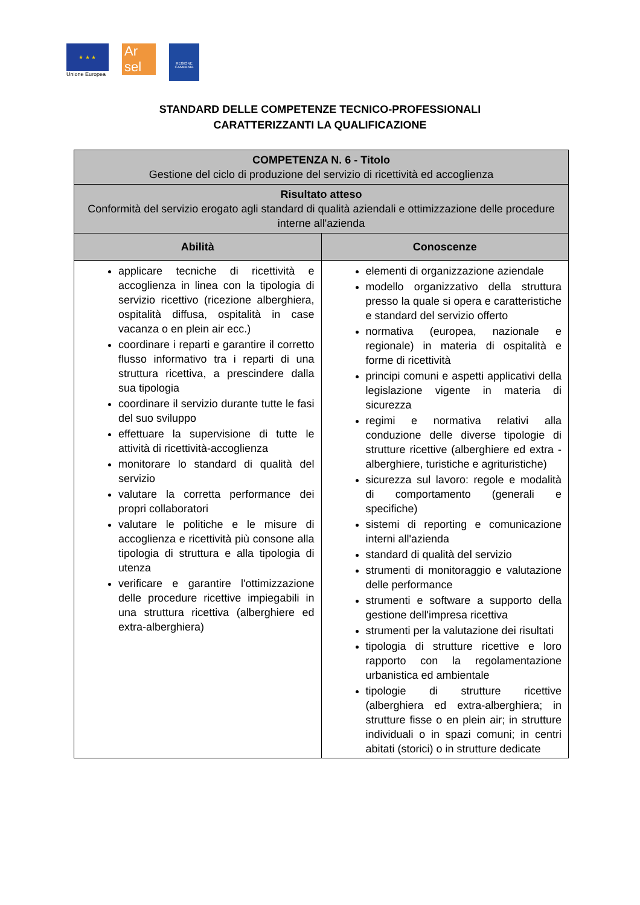★ ★ ★
Unione Europea
Ar sel
REGIONE CAMPANIA
STANDARD DELLE COMPETENZE TECNICO-PROFESSIONALI
CARATTERIZZANTI LA QUALIFICAZIONE
| COMPETENZA N. 6 - Titolo Gestione del ciclo di produzione del servizio di ricettività ed accoglienza | |
| Risultato atteso Conformità del servizio erogato agli standard di qualità aziendali e ottimizzazione delle procedure interne all'azienda | |
| Abilità | Conoscenze |
| applicare tecniche di ricettività e accoglienza in linea con la tipologia di servizio ricettivo (ricezione alberghiera, ospitalità diffusa, ospitalità in case vacanza o en plein air ecc.) coordinare i reparti e garantire il corretto flusso informativo tra i reparti di una struttura ricettiva, a prescindere dalla sua tipologia coordinare il servizio durante tutte le fasi del suo sviluppo effettuare la supervisione di tutte le attività di ricettività-accoglienza monitorare lo standard di qualità del servizio valutare la corretta performance dei propri collaboratori valutare le politiche e le misure di accoglienza e ricettività più consone alla tipologia di struttura e alla tipologia di utenza verificare e garantire l'ottimizzazione delle procedure ricettive impiegabili in una struttura ricettiva (alberghiere ed extra-alberghiera) | elementi di organizzazione aziendale modello organizzativo della struttura presso la quale si opera e caratteristiche e standard del servizio offerto normativa (europea, nazionale e regionale) in materia di ospitalità e forme di ricettività principi comuni e aspetti applicativi della legislazione vigente in materia di sicurezza regimi e normativa relativi alla conduzione delle diverse tipologie di strutture ricettive (alberghiere ed extra - alberghiere, turistiche e agrituristiche) sicurezza sul lavoro: regole e modalità di comportamento (generali e specifiche) sistemi di reporting e comunicazione interni all'azienda standard di qualità del servizio strumenti di monitoraggio e valutazione delle performance strumenti e software a supporto della gestione dell'impresa ricettiva strumenti per la valutazione dei risultati tipologia di strutture ricettive e loro rapporto con la regolamentazione urbanistica ed ambientale tipologie di strutture ricettive (alberghiera ed extra-alberghiera; in strutture fisse o en plein air; in strutture individuali o in spazi comuni; in centri abitati (storici) o in strutture dedicate |